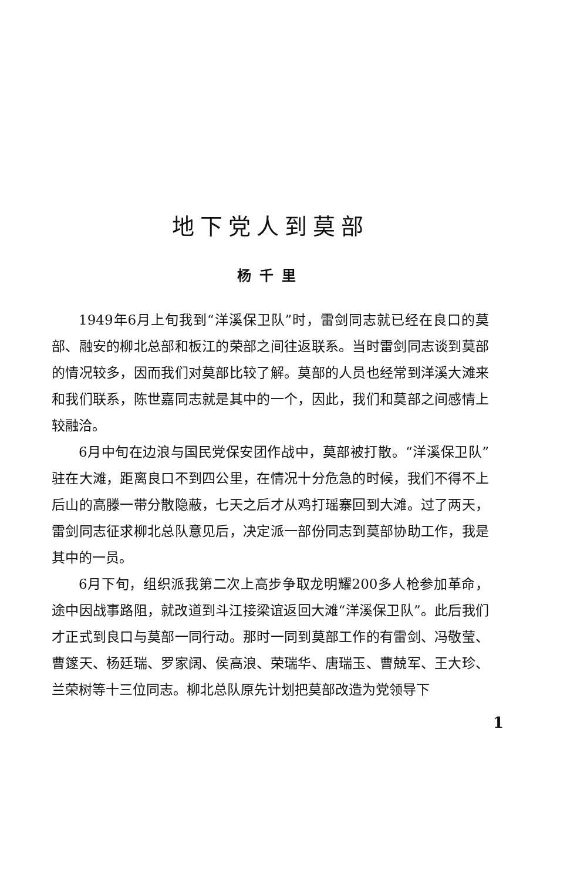地下党人到莫部
杨千里
1949年6月上旬我到“洋溪保卫队”时，雷剑同志就已经在良口的莫部、融安的柳北总部和板江的荣部之间往返联系。当时雷剑同志谈到莫部的情况较多，因而我们对莫部比较了解。莫部的人员也经常到洋溪大滩来和我们联系，陈世嘉同志就是其中的一个，因此，我们和莫部之间感情上较融洽。
6月中旬在边浪与国民党保安团作战中，莫部被打散。“洋溪保卫队”驻在大滩，距离良口不到四公里，在情况十分危急的时候，我们不得不上后山的高滕一带分散隐蔽，七天之后才从鸡打瑶寨回到大滩。过了两天，雷剑同志征求柳北总队意见后，决定派一部份同志到莫部协助工作，我是其中的一员。
6月下旬，组织派我第二次上高步争取龙明耀200多人枪参加革命，途中因战事路阻，就改道到斗江接梁谊返回大滩“洋溪保卫队”。此后我们才正式到良口与莫部一同行动。那时一同到莫部工作的有雷剑、冯敬莹、曹篴天、杨廷瑞、罗家阔、侯高浪、荣瑞华、唐瑞玉、曹兢军、王大珍、兰荣树等十三位同志。柳北总队原先计划把莫部改造为党领导下
1